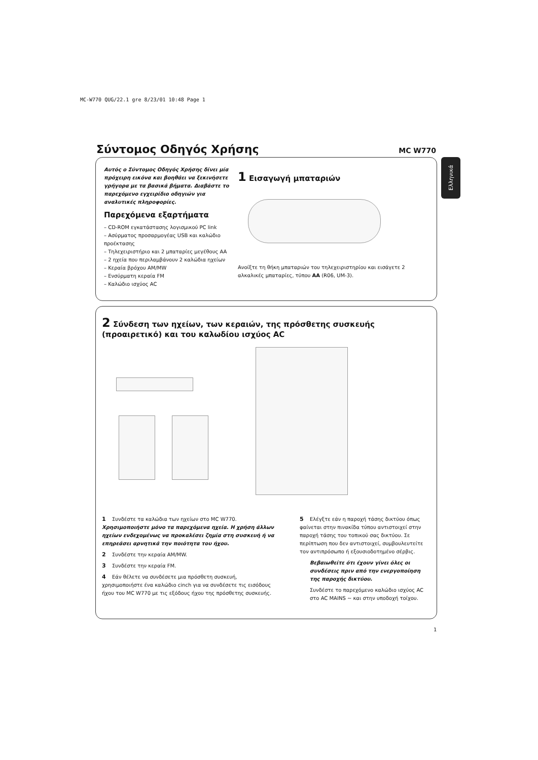MC-W770 QUG/22.1 gre 8/23/01 10:48 Page 1
Σύντομος Οδηγός Χρήσης
MC W770
Ελληνικά
Αυτός ο Σύντομος Οδηγός Χρήσης δίνει μία πρόχειρη εικόνα και βοηθάει να ξεκινήσετε γρήγορα με τα βασικά βήματα. Διαβάστε το παρεχόμενο εγχειρίδιο οδηγιών για αναλυτικές πληροφορίες.
Παρεχόμενα εξαρτήματα
– CD-ROM εγκατάστασης λογισμικού PC link
– Ασύρματος προσαρμογέας USB και καλώδιο προέκτασης
– Τηλεχειριστήριο και 2 μπαταρίες μεγέθους AA
– 2 ηχεία που περιλαμβάνουν 2 καλώδια ηχείων
– Κεραία βρόχου AM/MW
– Ενσύρματη κεραία FM
– Καλώδιο ισχύος AC
1 Εισαγωγή μπαταριών
Ανοίξτε τη θήκη μπαταριών του τηλεχειριστηρίου και εισάγετε 2 αλκαλικές μπαταρίες, τύπου AA (R06, UM-3).
2 Σύνδεση των ηχείων, των κεραιών, της πρόσθετης συσκευής (προαιρετικό) και του καλωδίου ισχύος AC
1 Συνδέστε τα καλώδια των ηχείων στο MC W770. Χρησιμοποιήστε μόνο τα παρεχόμενα ηχεία. Η χρήση άλλων ηχείων ενδεχομένως να προκαλέσει ζημία στη συσκευή ή να επηρεάσει αρνητικά την ποιότητα του ήχου.
2 Συνδέστε την κεραία AM/MW.
3 Συνδέστε την κεραία FM.
4 Εάν θέλετε να συνδέσετε μια πρόσθετη συσκευή, χρησιμοποιήστε ένα καλώδιο cinch για να συνδέσετε τις εισόδους ήχου του MC W770 με τις εξόδους ήχου της πρόσθετης συσκευής.
5 Ελέγξτε εάν η παροχή τάσης δικτύου όπως φαίνεται στην πινακίδα τύπου αντιστοιχεί στην παροχή τάσης του τοπικού σας δικτύου. Σε περίπτωση που δεν αντιστοιχεί, συμβουλευτείτε τον αντιπρόσωπο ή εξουσιοδοτημένο σέρβις.
Βεβαιωθείτε ότι έχουν γίνει όλες οι συνδέσεις πριν από την ενεργοποίηση της παροχής δικτύου.
Συνδέστε το παρεχόμενο καλώδιο ισχύος AC στο AC MAINS ~ και στην υποδοχή τοίχου.
1